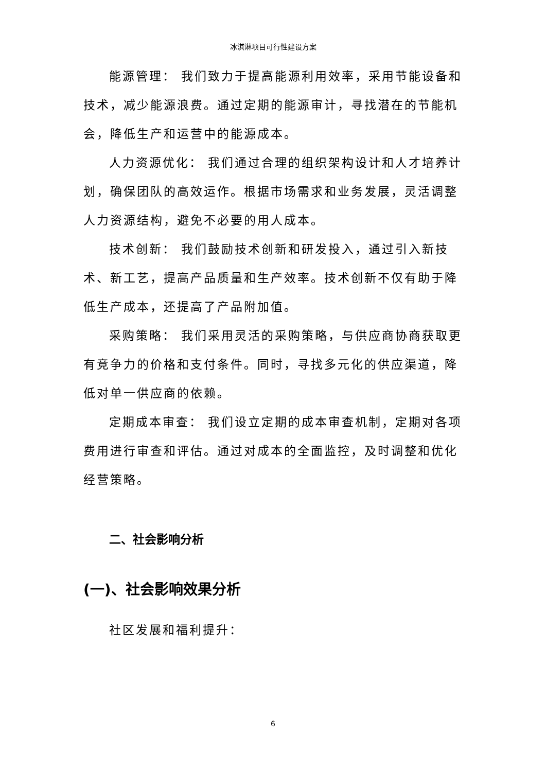冰淇淋项目可行性建设方案
能源管理： 我们致力于提高能源利用效率，采用节能设备和技术，减少能源浪费。通过定期的能源审计，寻找潜在的节能机会，降低生产和运营中的能源成本。
人力资源优化： 我们通过合理的组织架构设计和人才培养计划，确保团队的高效运作。根据市场需求和业务发展，灵活调整人力资源结构，避免不必要的用人成本。
技术创新： 我们鼓励技术创新和研发投入，通过引入新技术、新工艺，提高产品质量和生产效率。技术创新不仅有助于降低生产成本，还提高了产品附加值。
采购策略： 我们采用灵活的采购策略，与供应商协商获取更有竞争力的价格和支付条件。同时，寻找多元化的供应渠道，降低对单一供应商的依赖。
定期成本审查： 我们设立定期的成本审查机制，定期对各项费用进行审查和评估。通过对成本的全面监控，及时调整和优化经营策略。
二、社会影响分析
(一)、社会影响效果分析
社区发展和福利提升：
6